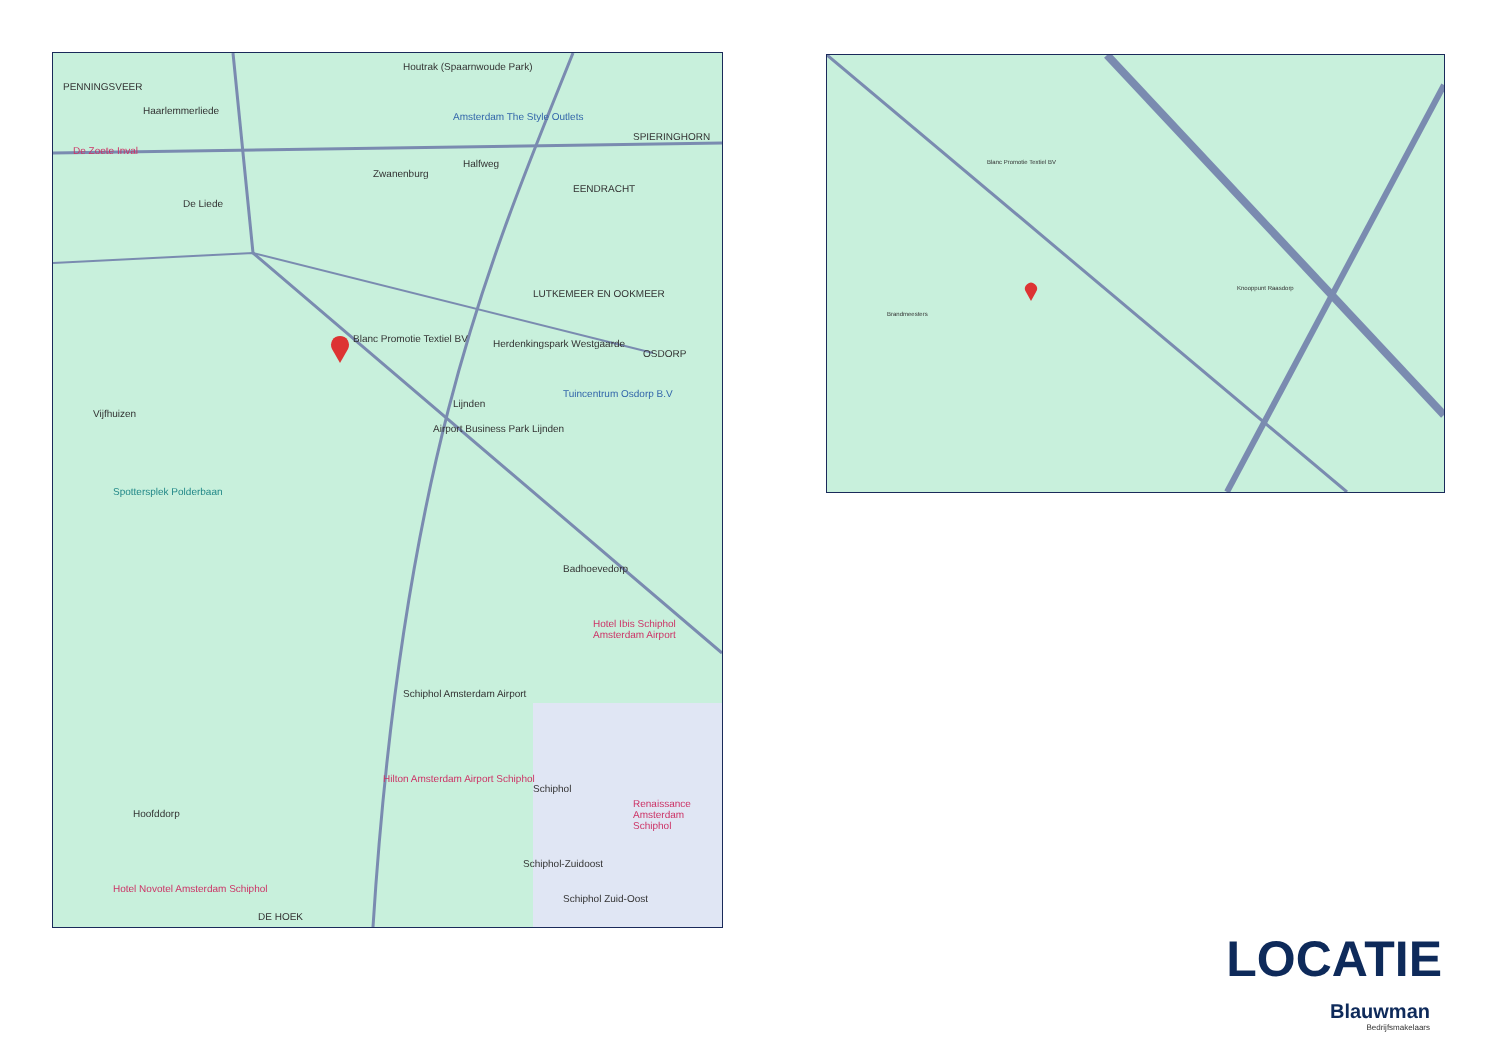PENNINGSVEER
Haarlemmerliede
De Zoete Inval
Amsterdam The Style Outlets
Houtrak (Spaarnwoude Park)
Zwanenburg
Halfweg
SPIERINGHORN
EENDRACHT
De Liede
Blanc Promotie Textiel BV
LUTKEMEER EN OOKMEER
Herdenkingspark Westgaarde
OSDORP
Lijnden
Tuincentrum Osdorp B.V
Airport Business Park Lijnden
Vijfhuizen
Spottersplek Polderbaan
Badhoevedorp
Hotel Ibis Schiphol Amsterdam Airport
Schiphol Amsterdam Airport
Hilton Amsterdam Airport Schiphol
Schiphol
Renaissance Amsterdam Schiphol
Hoofddorp
Schiphol-Zuidoost
Schiphol Zuid-Oost
Hotel Novotel Amsterdam Schiphol
DE HOEK
Blanc Promotie Textiel BV
Knooppunt Raasdorp
Brandmeesters
LOCATIE
Blauwman
Bedrijfsmakelaars